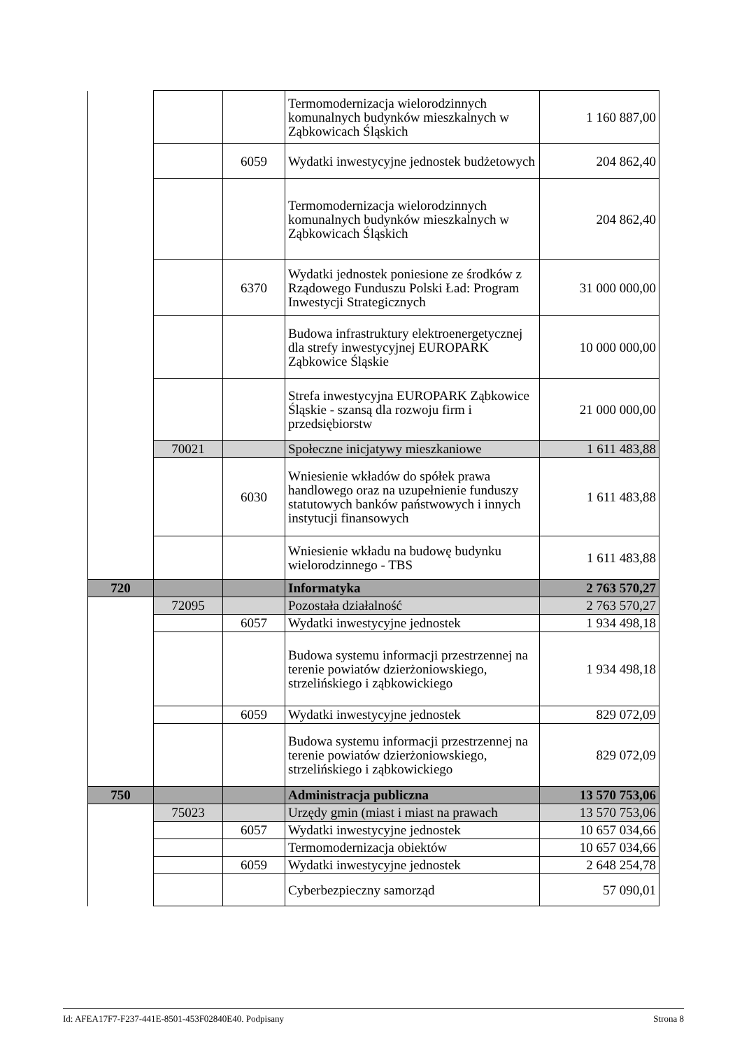| | | | Termomodernizacja wielorodzinnych komunalnych budynków mieszkalnych w Ząbkowicach Śląskich | 1 160 887,00 |
| | | 6059 | Wydatki inwestycyjne jednostek budżetowych | 204 862,40 |
| | | | Termomodernizacja wielorodzinnych komunalnych budynków mieszkalnych w Ząbkowicach Śląskich | 204 862,40 |
| | | 6370 | Wydatki jednostek poniesione ze środków z Rządowego Funduszu Polski Ład: Program Inwestycji Strategicznych | 31 000 000,00 |
| | | | Budowa infrastruktury elektroenergetycznej dla strefy inwestycyjnej EUROPARK Ząbkowice Śląskie | 10 000 000,00 |
| | | | Strefa inwestycyjna EUROPARK Ząbkowice Śląskie - szansą dla rozwoju firm i przedsiębiorstw | 21 000 000,00 |
| | 70021 | | Społeczne inicjatywy mieszkaniowe | 1 611 483,88 |
| | | 6030 | Wniesienie wkładów do spółek prawa handlowego oraz na uzupełnienie funduszy statutowych banków państwowych i innych instytucji finansowych | 1 611 483,88 |
| | | | Wniesienie wkładu na budowę budynku wielorodzinnego - TBS | 1 611 483,88 |
| 720 | | | Informatyka | 2 763 570,27 |
| | 72095 | | Pozostała działalność | 2 763 570,27 |
| | | 6057 | Wydatki inwestycyjne jednostek | 1 934 498,18 |
| | | | Budowa systemu informacji przestrzennej na terenie powiatów dzierżoniowskiego, strzelińskiego i ząbkowickiego | 1 934 498,18 |
| | | 6059 | Wydatki inwestycyjne jednostek | 829 072,09 |
| | | | Budowa systemu informacji przestrzennej na terenie powiatów dzierżoniowskiego, strzelińskiego i ząbkowickiego | 829 072,09 |
| 750 | | | Administracja publiczna | 13 570 753,06 |
| | 75023 | | Urzędy gmin (miast i miast na prawach | 13 570 753,06 |
| | | 6057 | Wydatki inwestycyjne jednostek | 10 657 034,66 |
| | | | Termomodernizacja obiektów | 10 657 034,66 |
| | | 6059 | Wydatki inwestycyjne jednostek | 2 648 254,78 |
| | | | Cyberbezpieczny samorząd | 57 090,01 |
Id: AFEA17F7-F237-441E-8501-453F02840E40. Podpisany Strona 8